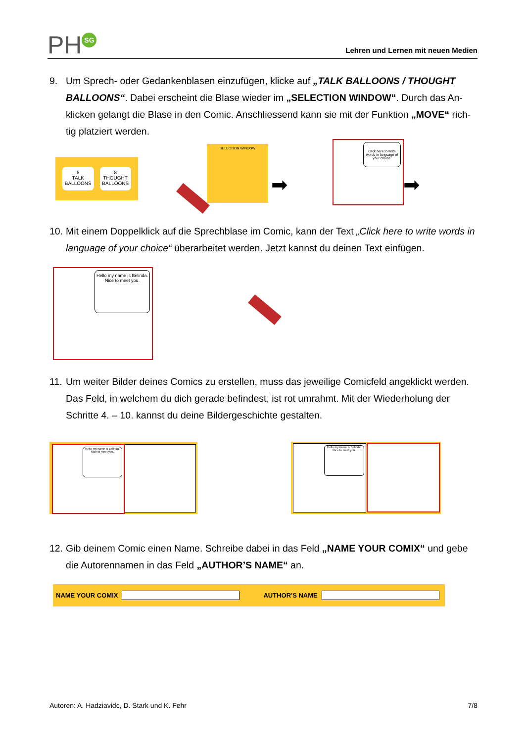PH SG
Lehren und Lernen mit neuen Medien
9. Um Sprech- oder Gedankenblasen einzufügen, klicke auf „TALK BALLOONS / THOUGHT BALLOONS“. Dabei erscheint die Blase wieder im „SELECTION WINDOW“. Durch das An-klicken gelangt die Blase in den Comic. Anschliessend kann sie mit der Funktion „MOVE“ rich-tig platziert werden.
8
TALK
BALLOONS
8
THOUGHT
BALLOONS
SELECTION WINDOW
➡
Click here to write words in language of your choice.
➡
10.
Mit einem Doppelklick auf die Sprechblase im Comic, kann der Text „Click here to write words in language of your choice“ überarbeitet werden. Jetzt kannst du deinen Text einfügen.
Hello my name is Belinda. Nice to meet you.
11.
Um weiter Bilder deines Comics zu erstellen, muss das jeweilige Comicfeld angeklickt werden. Das Feld, in welchem du dich gerade befindest, ist rot umrahmt. Mit der Wiederholung der Schritte 4. – 10. kannst du deine Bildergeschichte gestalten.
Hello my name is Belinda. Nice to meet you.
Hello my name is Belinda. Nice to meet you.
12.
Gib deinem Comic einen Name. Schreibe dabei in das Feld „NAME YOUR COMIX“ und gebe die Autorennamen in das Feld „AUTHOR’S NAME“ an.
NAME YOUR COMIX AUTHOR'S NAME
Autoren: A. Hadziavidc, D. Stark und K. Fehr 7/8